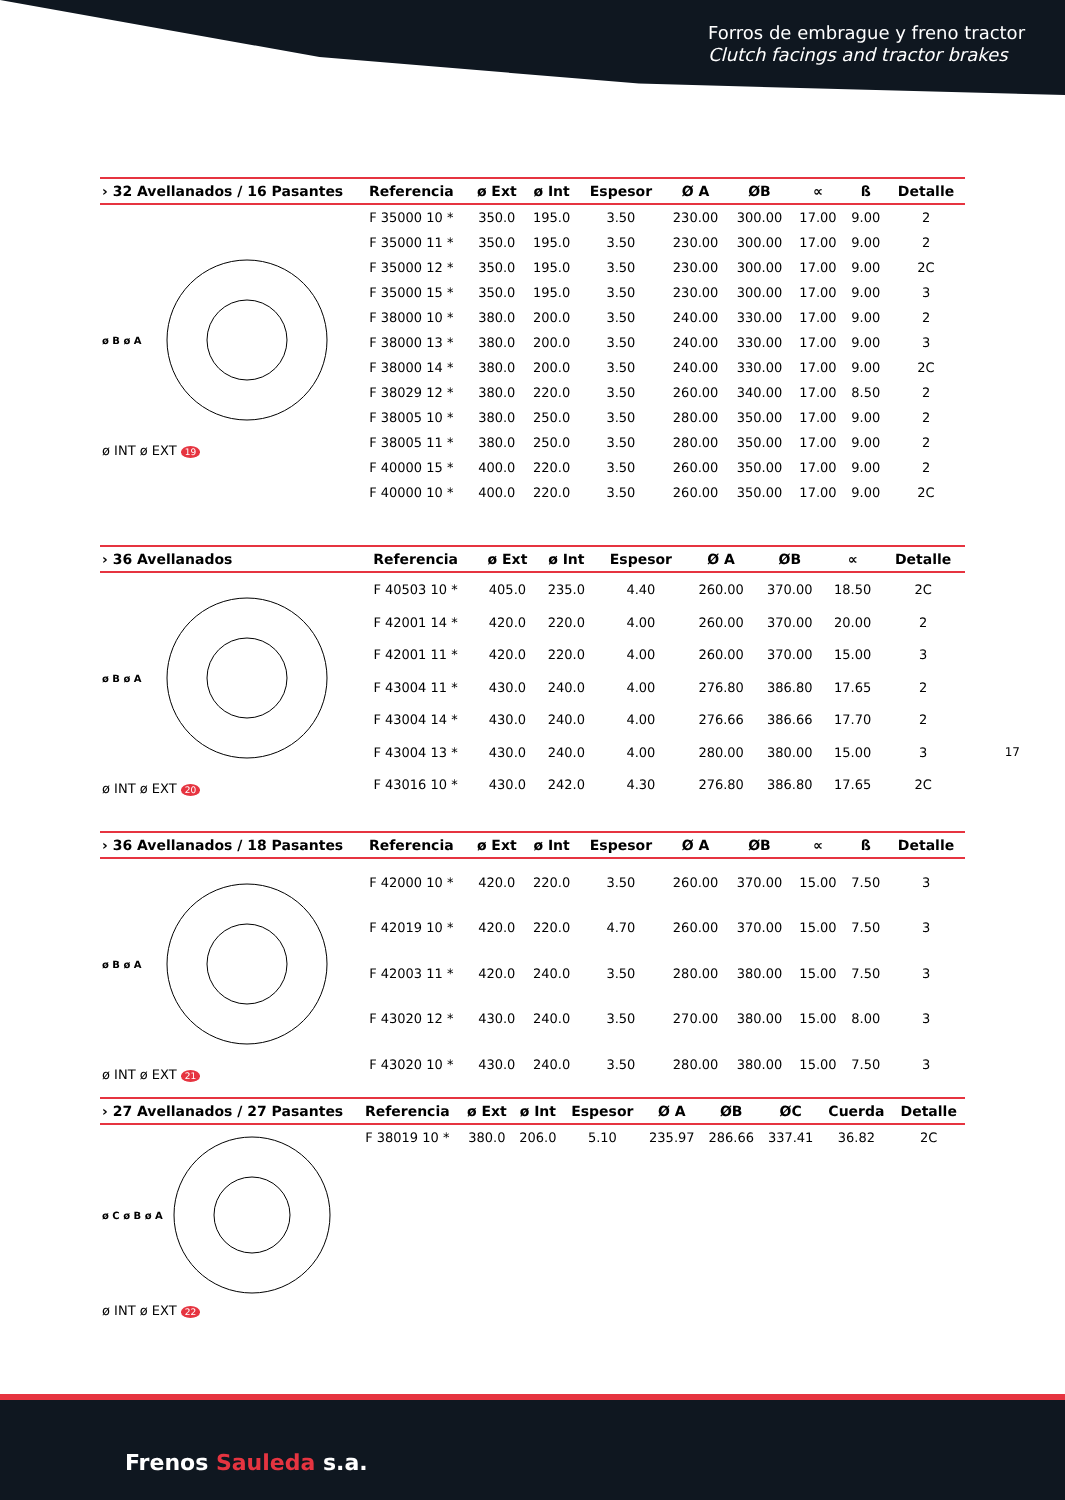Forros de embrague y freno tractor
Clutch facings and tractor brakes
17
| › 32 Avellanados / 16 Pasantes | Referencia | ø Ext | ø Int | Espesor | Ø A | ØB | ∝ | ß | Detalle |
| --- | --- | --- | --- | --- | --- | --- | --- | --- | --- |
| ø B ø A ø INT ø EXT 19 | F 35000 10 * | 350.0 | 195.0 | 3.50 | 230.00 | 300.00 | 17.00 | 9.00 | 2 |
| | F 35000 11 * | 350.0 | 195.0 | 3.50 | 230.00 | 300.00 | 17.00 | 9.00 | 2 |
| | F 35000 12 * | 350.0 | 195.0 | 3.50 | 230.00 | 300.00 | 17.00 | 9.00 | 2C |
| | F 35000 15 * | 350.0 | 195.0 | 3.50 | 230.00 | 300.00 | 17.00 | 9.00 | 3 |
| | F 38000 10 * | 380.0 | 200.0 | 3.50 | 240.00 | 330.00 | 17.00 | 9.00 | 2 |
| | F 38000 13 * | 380.0 | 200.0 | 3.50 | 240.00 | 330.00 | 17.00 | 9.00 | 3 |
| | F 38000 14 * | 380.0 | 200.0 | 3.50 | 240.00 | 330.00 | 17.00 | 9.00 | 2C |
| | F 38029 12 * | 380.0 | 220.0 | 3.50 | 260.00 | 340.00 | 17.00 | 8.50 | 2 |
| | F 38005 10 * | 380.0 | 250.0 | 3.50 | 280.00 | 350.00 | 17.00 | 9.00 | 2 |
| | F 38005 11 * | 380.0 | 250.0 | 3.50 | 280.00 | 350.00 | 17.00 | 9.00 | 2 |
| | F 40000 15 * | 400.0 | 220.0 | 3.50 | 260.00 | 350.00 | 17.00 | 9.00 | 2 |
| | F 40000 10 * | 400.0 | 220.0 | 3.50 | 260.00 | 350.00 | 17.00 | 9.00 | 2C |
| › 36 Avellanados | Referencia | ø Ext | ø Int | Espesor | Ø A | ØB | ∝ | Detalle |
| --- | --- | --- | --- | --- | --- | --- | --- | --- |
| ø B ø A ø INT ø EXT 20 | F 40503 10 * | 405.0 | 235.0 | 4.40 | 260.00 | 370.00 | 18.50 | 2C |
| | F 42001 14 * | 420.0 | 220.0 | 4.00 | 260.00 | 370.00 | 20.00 | 2 |
| | F 42001 11 * | 420.0 | 220.0 | 4.00 | 260.00 | 370.00 | 15.00 | 3 |
| | F 43004 11 * | 430.0 | 240.0 | 4.00 | 276.80 | 386.80 | 17.65 | 2 |
| | F 43004 14 * | 430.0 | 240.0 | 4.00 | 276.66 | 386.66 | 17.70 | 2 |
| | F 43004 13 * | 430.0 | 240.0 | 4.00 | 280.00 | 380.00 | 15.00 | 3 |
| | F 43016 10 * | 430.0 | 242.0 | 4.30 | 276.80 | 386.80 | 17.65 | 2C |
| › 36 Avellanados / 18 Pasantes | Referencia | ø Ext | ø Int | Espesor | Ø A | ØB | ∝ | ß | Detalle |
| --- | --- | --- | --- | --- | --- | --- | --- | --- | --- |
| ø B ø A ø INT ø EXT 21 | F 42000 10 * | 420.0 | 220.0 | 3.50 | 260.00 | 370.00 | 15.00 | 7.50 | 3 |
| | F 42019 10 * | 420.0 | 220.0 | 4.70 | 260.00 | 370.00 | 15.00 | 7.50 | 3 |
| | F 42003 11 * | 420.0 | 240.0 | 3.50 | 280.00 | 380.00 | 15.00 | 7.50 | 3 |
| | F 43020 12 * | 430.0 | 240.0 | 3.50 | 270.00 | 380.00 | 15.00 | 8.00 | 3 |
| | F 43020 10 * | 430.0 | 240.0 | 3.50 | 280.00 | 380.00 | 15.00 | 7.50 | 3 |
| › 27 Avellanados / 27 Pasantes | Referencia | ø Ext | ø Int | Espesor | Ø A | ØB | ØC | Cuerda | Detalle |
| --- | --- | --- | --- | --- | --- | --- | --- | --- | --- |
| ø C ø B ø A ø INT ø EXT 22 | F 38019 10 * | 380.0 | 206.0 | 5.10 | 235.97 | 286.66 | 337.41 | 36.82 | 2C |
Frenos Sauleda s.a.